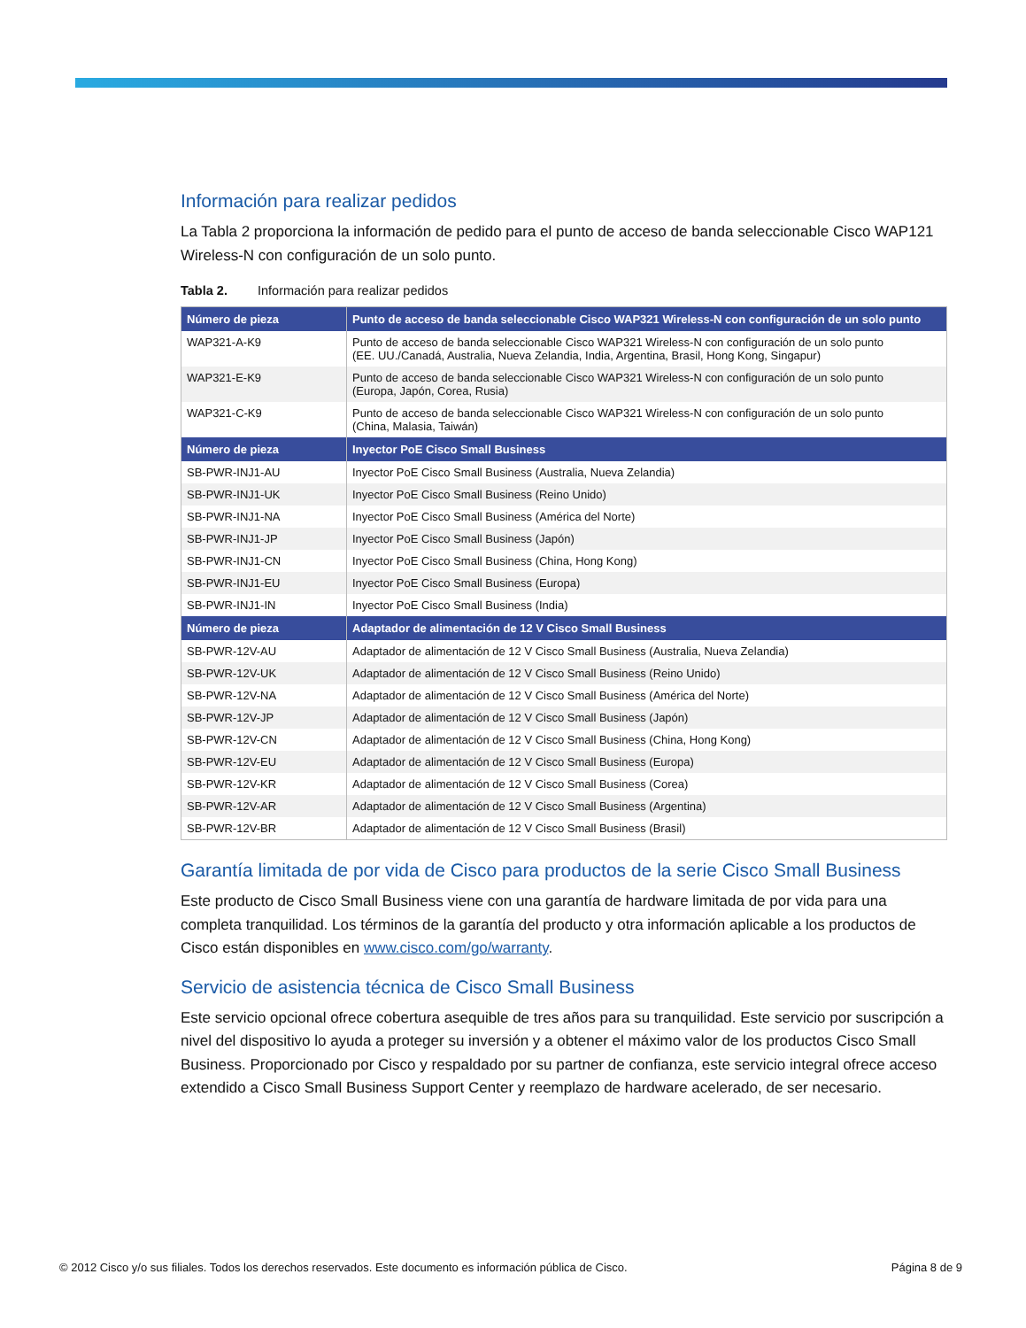Información para realizar pedidos
La Tabla 2 proporciona la información de pedido para el punto de acceso de banda seleccionable Cisco WAP121 Wireless-N con configuración de un solo punto.
Tabla 2. Información para realizar pedidos
| Número de pieza | Punto de acceso de banda seleccionable Cisco WAP321 Wireless-N con configuración de un solo punto |
| --- | --- |
| WAP321-A-K9 | Punto de acceso de banda seleccionable Cisco WAP321 Wireless-N con configuración de un solo punto (EE. UU./Canadá, Australia, Nueva Zelandia, India, Argentina, Brasil, Hong Kong, Singapur) |
| WAP321-E-K9 | Punto de acceso de banda seleccionable Cisco WAP321 Wireless-N con configuración de un solo punto (Europa, Japón, Corea, Rusia) |
| WAP321-C-K9 | Punto de acceso de banda seleccionable Cisco WAP321 Wireless-N con configuración de un solo punto (China, Malasia, Taiwán) |
| Número de pieza | Inyector PoE Cisco Small Business |
| SB-PWR-INJ1-AU | Inyector PoE Cisco Small Business (Australia, Nueva Zelandia) |
| SB-PWR-INJ1-UK | Inyector PoE Cisco Small Business (Reino Unido) |
| SB-PWR-INJ1-NA | Inyector PoE Cisco Small Business (América del Norte) |
| SB-PWR-INJ1-JP | Inyector PoE Cisco Small Business (Japón) |
| SB-PWR-INJ1-CN | Inyector PoE Cisco Small Business (China, Hong Kong) |
| SB-PWR-INJ1-EU | Inyector PoE Cisco Small Business (Europa) |
| SB-PWR-INJ1-IN | Inyector PoE Cisco Small Business (India) |
| Número de pieza | Adaptador de alimentación de 12 V Cisco Small Business |
| SB-PWR-12V-AU | Adaptador de alimentación de 12 V Cisco Small Business (Australia, Nueva Zelandia) |
| SB-PWR-12V-UK | Adaptador de alimentación de 12 V Cisco Small Business (Reino Unido) |
| SB-PWR-12V-NA | Adaptador de alimentación de 12 V Cisco Small Business (América del Norte) |
| SB-PWR-12V-JP | Adaptador de alimentación de 12 V Cisco Small Business (Japón) |
| SB-PWR-12V-CN | Adaptador de alimentación de 12 V Cisco Small Business (China, Hong Kong) |
| SB-PWR-12V-EU | Adaptador de alimentación de 12 V Cisco Small Business (Europa) |
| SB-PWR-12V-KR | Adaptador de alimentación de 12 V Cisco Small Business (Corea) |
| SB-PWR-12V-AR | Adaptador de alimentación de 12 V Cisco Small Business (Argentina) |
| SB-PWR-12V-BR | Adaptador de alimentación de 12 V Cisco Small Business (Brasil) |
Garantía limitada de por vida de Cisco para productos de la serie Cisco Small Business
Este producto de Cisco Small Business viene con una garantía de hardware limitada de por vida para una completa tranquilidad. Los términos de la garantía del producto y otra información aplicable a los productos de Cisco están disponibles en www.cisco.com/go/warranty.
Servicio de asistencia técnica de Cisco Small Business
Este servicio opcional ofrece cobertura asequible de tres años para su tranquilidad. Este servicio por suscripción a nivel del dispositivo lo ayuda a proteger su inversión y a obtener el máximo valor de los productos Cisco Small Business. Proporcionado por Cisco y respaldado por su partner de confianza, este servicio integral ofrece acceso extendido a Cisco Small Business Support Center y reemplazo de hardware acelerado, de ser necesario.
© 2012 Cisco y/o sus filiales. Todos los derechos reservados. Este documento es información pública de Cisco. Página 8 de 9